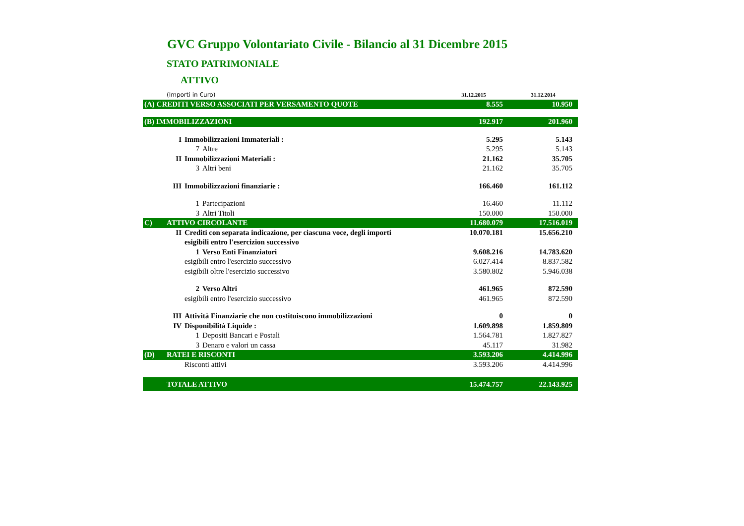GVC Gruppo Volontariato Civile - Bilancio al 31 Dicembre 2015
STATO PATRIMONIALE
ATTIVO
| | (Importi in €uro) | | | 31.12.2015 | 31.12.2014 |
| (A) CREDITI VERSO ASSOCIATI PER VERSAMENTO QUOTE | | | | 8.555 | 10.950 |
| (B) IMMOBILIZZAZIONI | | | | 192.917 | 201.960 |
| | I | Immobilizzazioni Immateriali : | | 5.295 | 5.143 |
| | | 7 | Altre | 5.295 | 5.143 |
| | II | Immobilizzazioni Materiali : | | 21.162 | 35.705 |
| | | 3 | Altri beni | 21.162 | 35.705 |
| | III | Immobilizzazioni finanziarie : | | 166.460 | 161.112 |
| | | 1 | Partecipazioni | 16.460 | 11.112 |
| | | 3 | Altri Titoli | 150.000 | 150.000 |
| C) | ATTIVO CIRCOLANTE | | | 11.680.079 | 17.516.019 |
| | II | Crediti con separata indicazione, per ciascuna voce, degli importi | | 10.070.181 | 15.656.210 |
| | | esigibili entro l'esercizion successivo | | | |
| | | 1 | Verso Enti Finanziatori | 9.608.216 | 14.783.620 |
| | | esigibili entro l'esercizio successivo | | 6.027.414 | 8.837.582 |
| | | esigibili oltre l'esercizio successivo | | 3.580.802 | 5.946.038 |
| | | 2 | Verso Altri | 461.965 | 872.590 |
| | | esigibili entro l'esercizio successivo | | 461.965 | 872.590 |
| | III | Attività Finanziarie che non costituiscono immobilizzazioni | | 0 | 0 |
| | IV | Disponibilità Liquide : | | 1.609.898 | 1.859.809 |
| | | 1 | Depositi Bancari e Postali | 1.564.781 | 1.827.827 |
| | | 3 | Denaro e valori un cassa | 45.117 | 31.982 |
| (D) | RATEI E RISCONTI | | | 3.593.206 | 4.414.996 |
| | | Risconti attivi | | 3.593.206 | 4.414.996 |
| | TOTALE ATTIVO | | | 15.474.757 | 22.143.925 |